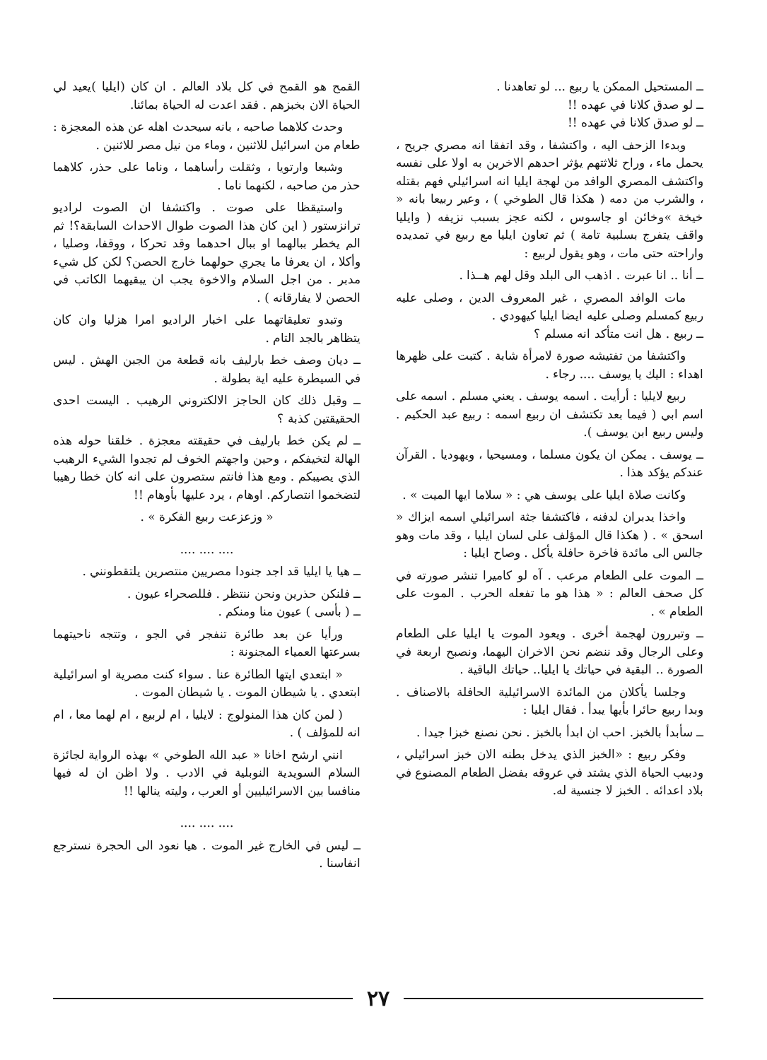ــ المستحيل الممكن يا ربيع ... لو تعاهدنا .
ــ لو صدق كلانا في عهده !!
ــ لو صدق كلانا في عهده !!
وبدءا الزحف اليه ، واكتشفا ، وقد اتفقا انه مصري جريح ، يحمل ماء ، وراح ثلاثتهم يؤثر احدهم الاخرين به اولا على نفسه واكتشف المصري الوافد من لهجة ايليا انه اسرائيلي فهم بقتله ، والشرب من دمه ( هكذا قال الطوخي ) ، وعير ربيعا بانه « خيخة »وخائن او جاسوس ، لكنه عجز بسبب نزيفه ( وايليا واقف يتفرج بسلبية تامة ) ثم تعاون ايليا مع ربيع في تمديده واراحته حتى مات ، وهو يقول لربيع :
ــ أنا .. انا عبرت . اذهب الى البلد وقل لهم هــذا .
مات الوافد المصري ، غير المعروف الدين ، وصلى عليه ربيع كمسلم وصلى عليه ايضا ايليا كيهودي .
ــ ربيع . هل انت متأكد انه مسلم ؟
واكتشفا من تفتيشه صورة لامرأة شابة . كتبت على ظهرها اهداء : اليك يا يوسف .... رجاء .
ربيع لايليا : أرأيت . اسمه يوسف . يعني مسلم . اسمه على اسم ابي ( فيما بعد تكتشف ان ربيع اسمه : ربيع عبد الحكيم . وليس ربيع ابن يوسف ).
ــ يوسف . يمكن ان يكون مسلما ، ومسيحيا ، ويهوديا . القرآن عندكم يؤكد هذا .
وكانت صلاة ايليا على يوسف هي : « سلاما ايها الميت » .
واخذا يدبران لدفنه ، فاكتشفا جثة اسرائيلي اسمه ايزاك « اسحق » . ( هكذا قال المؤلف على لسان ايليا ، وقد مات وهو جالس الى مائدة فاخرة حافلة يأكل . وصاح ايليا :
ــ الموت على الطعام مرعب . آه لو كاميرا تنشر صورته في كل صحف العالم : « هذا هو ما تفعله الحرب . الموت على الطعام » .
ــ وتبررون لهجمة أخرى . ويعود الموت يا ايليا على الطعام وعلى الرجال وقد ننضم نحن الاخران اليهما، ونصبح اربعة في الصورة .. البقية في حياتك يا ايليا.. حياتك الباقية .
وجلسا يأكلان من المائدة الاسرائيلية الحافلة بالاصناف . وبدا ربيع حائرا بأيها يبدأ . فقال ايليا :
ــ سأبدأ بالخبز. احب ان ابدأ بالخبز . نحن نصنع خبزا جيدا .
وفكر ربيع : «الخبز الذي يدخل بطنه الان خبز اسرائيلي ، ودبيب الحياة الذي يشتد في عروقه بفضل الطعام المصنوع في بلاد اعدائه . الخبز لا جنسية له.
القمح هو القمح في كل بلاد العالم . ان كان (ايليا )يعيد لي الحياة الان بخبزهم . فقد اعدت له الحياة بمائنا.
وحدث كلاهما صاحبه ، بانه سيحدث اهله عن هذه المعجزة : طعام من اسرائيل للاثنين ، وماء من نيل مصر للاثنين .
وشبعا وارتويا ، وثقلت رأساهما ، وناما على حذر، كلاهما حذر من صاحبه ، لكنهما ناما .
واستيقظا على صوت . واكتشفا ان الصوت لراديو ترانزستور ( اين كان هذا الصوت طوال الاحداث السابقة؟! ثم الم يخطر ببالهما او ببال احدهما وقد تحركا ، ووقفا، وصليا ، وأكلا ، ان يعرفا ما يجري حولهما خارج الحصن؟ لكن كل شيء مدبر . من اجل السلام والاخوة يجب ان يبقيهما الكاتب في الحصن لا يفارقانه ) .
وتبدو تعليقاتهما على اخبار الراديو امرا هزليا وان كان يتظاهر بالجد التام .
ــ ديان وصف خط بارليف بانه قطعة من الجبن الهش . ليس في السيطرة عليه اية بطولة .
ــ وقبل ذلك كان الحاجز الالكتروني الرهيب . اليست احدى الحقيقتين كذبة ؟
ــ لم يكن خط بارليف في حقيقته معجزة . خلقنا حوله هذه الهالة لتخيفكم ، وحين واجهتم الخوف لم تجدوا الشيء الرهيب الذي يصيبكم . ومع هذا فانتم ستصرون على انه كان خطا رهيبا لتضخموا انتصاركم. اوهام ، يرد عليها بأوهام !!
« وزعزعت ربيع الفكرة » .
.... .... ....
ــ هيا يا ايليا قد اجد جنودا مصريين منتصرين يلتقطونني .
ــ فلنكن حذرين ونحن ننتظر . فللصحراء عيون .
ــ ( بأسى ) عيون منا ومنكم .
ورأيا عن بعد طائرة تنفجر في الجو ، وتتجه ناحيتهما بسرعتها العمياء المجنونة :
« ابتعدي ايتها الطائرة عنا . سواء كنت مصرية او اسرائيلية ابتعدي . يا شيطان الموت . يا شيطان الموت .
( لمن كان هذا المنولوج : لايليا ، ام لربيع ، ام لهما معا ، ام انه للمؤلف ) .
انني ارشح اخانا « عبد الله الطوخي » بهذه الرواية لجائزة السلام السويدية النوبلية في الادب . ولا اظن ان له فيها منافسا بين الاسرائيليين أو العرب ، وليته ينالها !!
.... .... ....
ــ ليس في الخارج غير الموت . هيا نعود الى الحجرة نسترجع انفاسنا .
٢٧